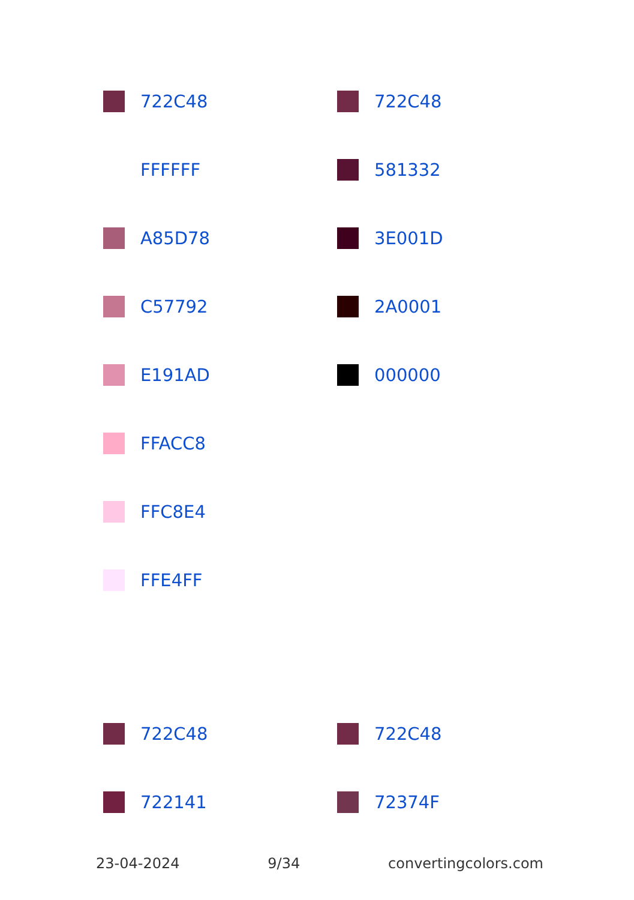722C48
FFFFFF
A85D78
C57792
E191AD
FFACC8
FFC8E4
FFE4FF
722C48
581332
3E001D
2A0001
000000
722C48
722141
722C48
72374F
23-04-2024 9/34 convertingcolors.com